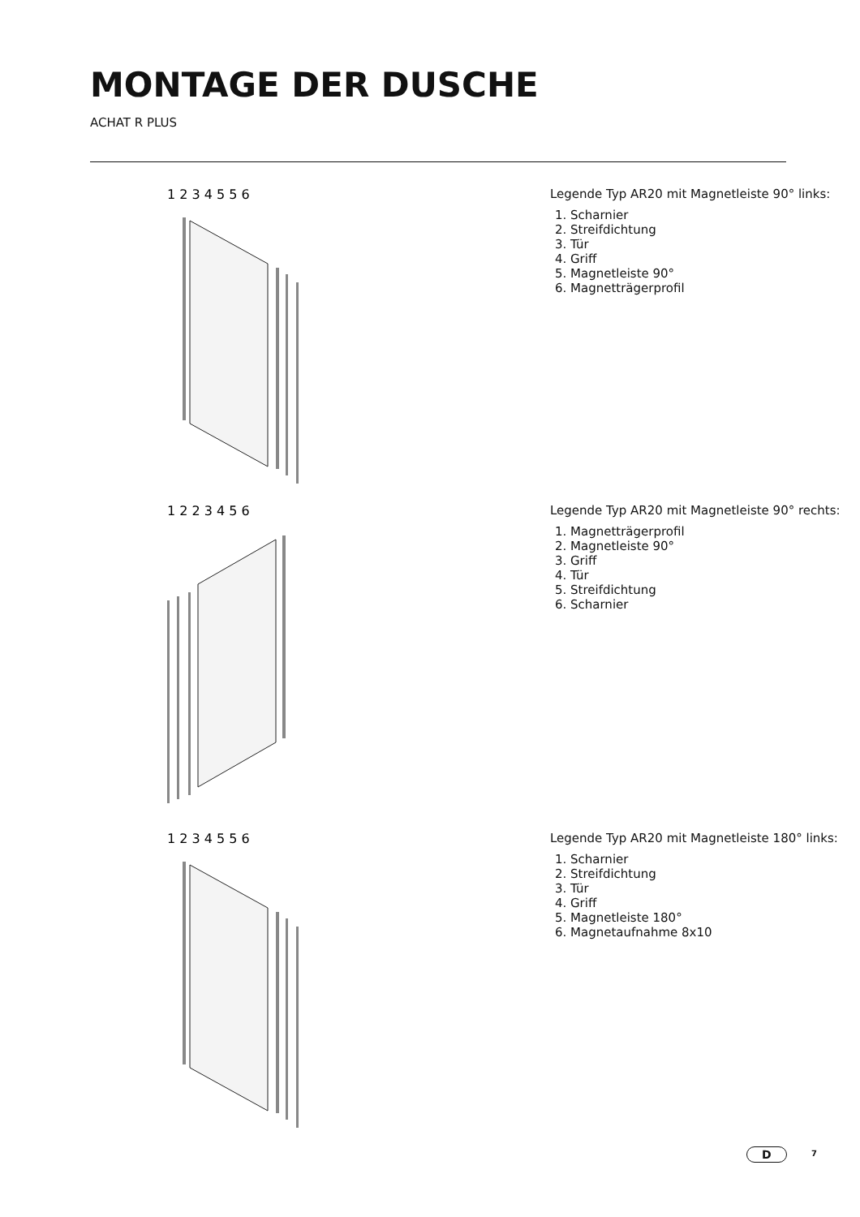MONTAGE DER DUSCHE
ACHAT R PLUS
1 2 3 4 5 5 6
Legende Typ AR20 mit Magnetleiste 90° links:
1. Scharnier
2. Streifdichtung
3. Tür
4. Griff
5. Magnetleiste 90°
6. Magnetträgerprofil
1 2 2 3 4 5 6
Legende Typ AR20 mit Magnetleiste 90° rechts:
1. Magnetträgerprofil
2. Magnetleiste 90°
3. Griff
4. Tür
5. Streifdichtung
6. Scharnier
1 2 3 4 5 5 6
Legende Typ AR20 mit Magnetleiste 180° links:
1. Scharnier
2. Streifdichtung
3. Tür
4. Griff
5. Magnetleiste 180°
6. Magnetaufnahme 8x10
D 7